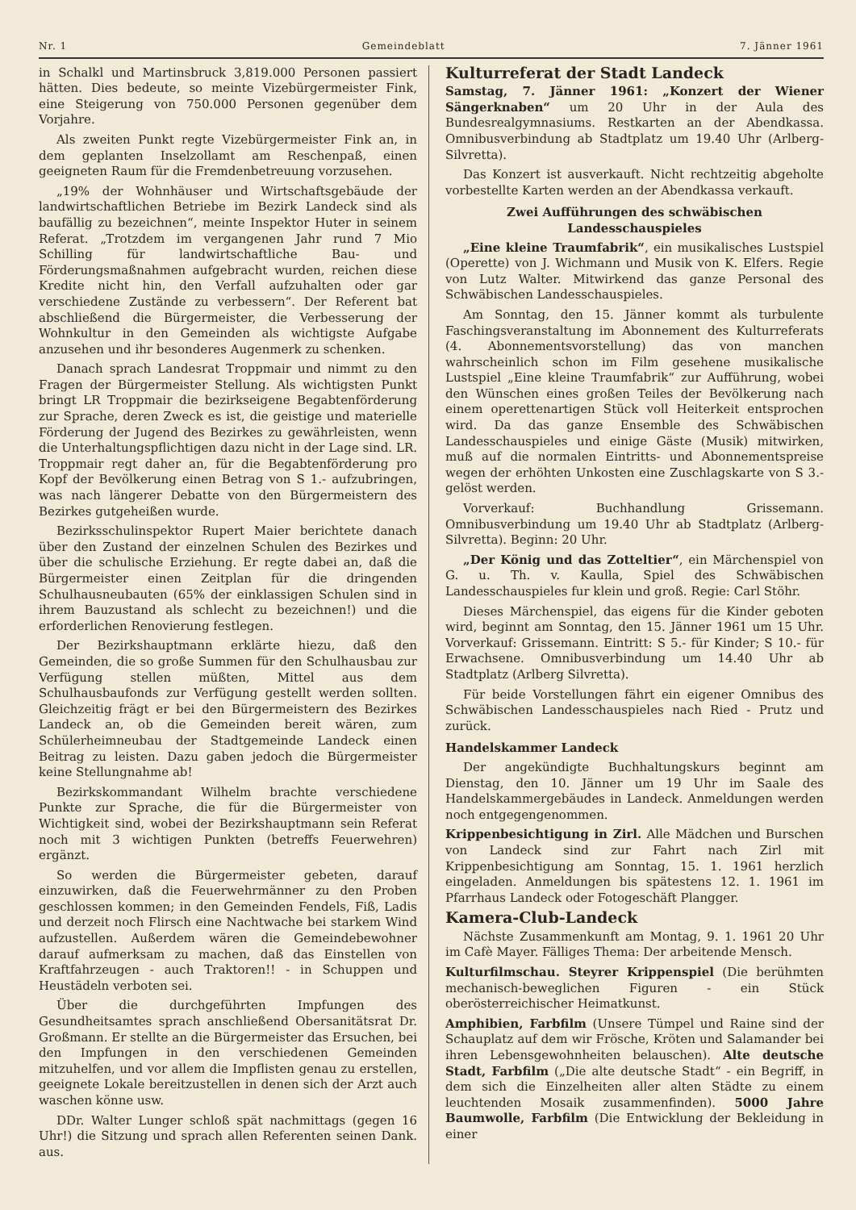Nr. 1 Gemeindeblatt 7. Jänner 1961
in Schalkl und Martinsbruck 3,819.000 Personen passiert hätten. Dies bedeute, so meinte Vizebürgermeister Fink, eine Steigerung von 750.000 Personen gegenüber dem Vorjahre.
Als zweiten Punkt regte Vizebürgermeister Fink an, in dem geplanten Inselzollamt am Reschenpaß, einen geeigneten Raum für die Fremdenbetreuung vorzusehen.
„19% der Wohnhäuser und Wirtschaftsgebäude der landwirtschaftlichen Betriebe im Bezirk Landeck sind als baufällig zu bezeichnen“, meinte Inspektor Huter in seinem Referat. „Trotzdem im vergangenen Jahr rund 7 Mio Schilling für landwirtschaftliche Bau- und Förderungsmaßnahmen aufgebracht wurden, reichen diese Kredite nicht hin, den Verfall aufzuhalten oder gar verschiedene Zustände zu verbessern“. Der Referent bat abschließend die Bürgermeister, die Verbesserung der Wohnkultur in den Gemeinden als wichtigste Aufgabe anzusehen und ihr besonderes Augenmerk zu schenken.
Danach sprach Landesrat Troppmair und nimmt zu den Fragen der Bürgermeister Stellung. Als wichtigsten Punkt bringt LR Troppmair die bezirkseigene Begabtenförderung zur Sprache, deren Zweck es ist, die geistige und materielle Förderung der Jugend des Bezirkes zu gewährleisten, wenn die Unterhaltungspflichtigen dazu nicht in der Lage sind. LR. Troppmair regt daher an, für die Begabtenförderung pro Kopf der Bevölkerung einen Betrag von S 1.- aufzubringen, was nach längerer Debatte von den Bürgermeistern des Bezirkes gutgeheißen wurde.
Bezirksschulinspektor Rupert Maier berichtete danach über den Zustand der einzelnen Schulen des Bezirkes und über die schulische Erziehung. Er regte dabei an, daß die Bürgermeister einen Zeitplan für die dringenden Schulhausneubauten (65% der einklassigen Schulen sind in ihrem Bauzustand als schlecht zu bezeichnen!) und die erforderlichen Renovierung festlegen.
Der Bezirkshauptmann erklärte hiezu, daß den Gemeinden, die so große Summen für den Schulhausbau zur Verfügung stellen müßten, Mittel aus dem Schulhausbaufonds zur Verfügung gestellt werden sollten. Gleichzeitig frägt er bei den Bürgermeistern des Bezirkes Landeck an, ob die Gemeinden bereit wären, zum Schülerheimneubau der Stadtgemeinde Landeck einen Beitrag zu leisten. Dazu gaben jedoch die Bürgermeister keine Stellungnahme ab!
Bezirkskommandant Wilhelm brachte verschiedene Punkte zur Sprache, die für die Bürgermeister von Wichtigkeit sind, wobei der Bezirkshauptmann sein Referat noch mit 3 wichtigen Punkten (betreffs Feuerwehren) ergänzt.
So werden die Bürgermeister gebeten, darauf einzuwirken, daß die Feuerwehrmänner zu den Proben geschlossen kommen; in den Gemeinden Fendels, Fiß, Ladis und derzeit noch Flirsch eine Nachtwache bei starkem Wind aufzustellen. Außerdem wären die Gemeindebewohner darauf aufmerksam zu machen, daß das Einstellen von Kraftfahrzeugen - auch Traktoren!! - in Schuppen und Heustädeln verboten sei.
Über die durchgeführten Impfungen des Gesundheitsamtes sprach anschließend Obersanitätsrat Dr. Großmann. Er stellte an die Bürgermeister das Ersuchen, bei den Impfungen in den verschiedenen Gemeinden mitzuhelfen, und vor allem die Impflisten genau zu erstellen, geeignete Lokale bereitzustellen in denen sich der Arzt auch waschen könne usw.
DDr. Walter Lunger schloß spät nachmittags (gegen 16 Uhr!) die Sitzung und sprach allen Referenten seinen Dank. aus.
Kulturreferat der Stadt Landeck
Samstag, 7. Jänner 1961: „Konzert der Wiener Sängerknaben“ um 20 Uhr in der Aula des Bundesrealgymnasiums. Restkarten an der Abendkassa. Omnibusverbindung ab Stadtplatz um 19.40 Uhr (Arlberg-Silvretta).
Das Konzert ist ausverkauft. Nicht rechtzeitig abgeholte vorbestellte Karten werden an der Abendkassa verkauft.
Zwei Aufführungen des schwäbischen Landesschauspieles
„Eine kleine Traumfabrik“, ein musikalisches Lustspiel (Operette) von J. Wichmann und Musik von K. Elfers. Regie von Lutz Walter. Mitwirkend das ganze Personal des Schwäbischen Landesschauspieles.
Am Sonntag, den 15. Jänner kommt als turbulente Faschingsveranstaltung im Abonnement des Kulturreferats (4. Abonnementsvorstellung) das von manchen wahrscheinlich schon im Film gesehene musikalische Lustspiel „Eine kleine Traumfabrik“ zur Aufführung, wobei den Wünschen eines großen Teiles der Bevölkerung nach einem operettenartigen Stück voll Heiterkeit entsprochen wird. Da das ganze Ensemble des Schwäbischen Landesschauspieles und einige Gäste (Musik) mitwirken, muß auf die normalen Eintritts- und Abonnementspreise wegen der erhöhten Unkosten eine Zuschlagskarte von S 3.- gelöst werden.
Vorverkauf: Buchhandlung Grissemann. Omnibusverbindung um 19.40 Uhr ab Stadtplatz (Arlberg-Silvretta). Beginn: 20 Uhr.
„Der König und das Zotteltier“, ein Märchenspiel von G. u. Th. v. Kaulla, Spiel des Schwäbischen Landesschauspieles fur klein und groß. Regie: Carl Stöhr.
Dieses Märchenspiel, das eigens für die Kinder geboten wird, beginnt am Sonntag, den 15. Jänner 1961 um 15 Uhr. Vorverkauf: Grissemann. Eintritt: S 5.- für Kinder; S 10.- für Erwachsene. Omnibusverbindung um 14.40 Uhr ab Stadtplatz (Arlberg Silvretta).
Für beide Vorstellungen fährt ein eigener Omnibus des Schwäbischen Landesschauspieles nach Ried - Prutz und zurück.
Handelskammer Landeck
Der angekündigte Buchhaltungskurs beginnt am Dienstag, den 10. Jänner um 19 Uhr im Saale des Handelskammergebäudes in Landeck. Anmeldungen werden noch entgegengenommen.
Krippenbesichtigung in Zirl. Alle Mädchen und Burschen von Landeck sind zur Fahrt nach Zirl mit Krippenbesichtigung am Sonntag, 15. 1. 1961 herzlich eingeladen. Anmeldungen bis spätestens 12. 1. 1961 im Pfarrhaus Landeck oder Fotogeschäft Plangger.
Kamera-Club-Landeck
Nächste Zusammenkunft am Montag, 9. 1. 1961 20 Uhr im Cafè Mayer. Fälliges Thema: Der arbeitende Mensch.
Kulturfilmschau. Steyrer Krippenspiel (Die berühmten mechanisch-beweglichen Figuren - ein Stück oberösterreichischer Heimatkunst.
Amphibien, Farbfilm (Unsere Tümpel und Raine sind der Schauplatz auf dem wir Frösche, Kröten und Salamander bei ihren Lebensgewohnheiten belauschen). Alte deutsche Stadt, Farbfilm („Die alte deutsche Stadt“ - ein Begriff, in dem sich die Einzelheiten aller alten Städte zu einem leuchtenden Mosaik zusammenfinden). 5000 Jahre Baumwolle, Farbfilm (Die Entwicklung der Bekleidung in einer